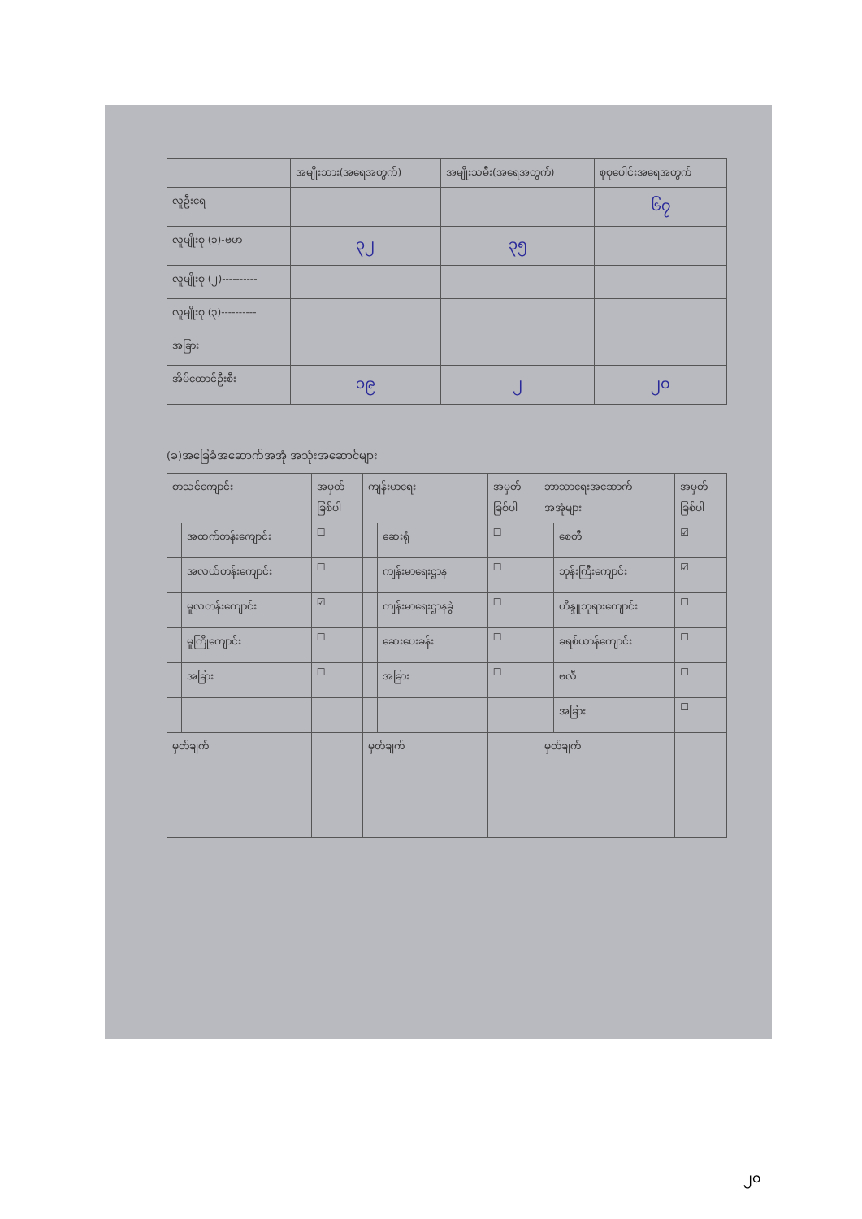| | အမျိုးသား(အရေအတွက်) | အမျိုးသမီး(အရေအတွက်) | စုစုပေါင်းအရေအတွက် |
| --- | --- | --- | --- |
| လူဦးရေ | | | ၆၇ |
| လူမျိုးစု (၁)-ဗမာ | ၃၂ | ၃၅ | |
| လူမျိုးစု (၂)---------- | | | |
| လူမျိုးစု (၃)---------- | | | |
| အခြား | | | |
| အိမ်ထောင်ဦးစီး | ၁၉ | ၂ | ၂၀ |
(ခ)အခြေခံအဆောက်အအုံ အသုံးအဆောင်များ
| စာသင်ကျောင်း | | အမှတ် ခြစ်ပါ | ကျန်းမာရေး | | အမှတ် ခြစ်ပါ | ဘာသာရေးအဆောက် အအုံများ | | အမှတ် ခြစ်ပါ |
| | အထက်တန်းကျောင်း | ☐ | | ဆေးရုံ | ☐ | | စေတီ | ☑ |
| | အလယ်တန်းကျောင်း | ☐ | | ကျန်းမာရေးဌာန | ☐ | | ဘုန်းကြီးကျောင်း | ☑ |
| | မူလတန်းကျောင်း | ☑ | | ကျန်းမာရေးဌာနခွဲ | ☐ | | ဟိန္ဒူဘုရားကျောင်း | ☐ |
| | မူကြိုကျောင်း | ☐ | | ဆေးပေးခန်း | ☐ | | ခရစ်ယာန်ကျောင်း | ☐ |
| | အခြား | ☐ | | အခြား | ☐ | | ဗလီ | ☐ |
| | | | | | | | အခြား | ☐ |
| မှတ်ချက် | | | မှတ်ချက် | | | မှတ်ချက် | | |
၂၀